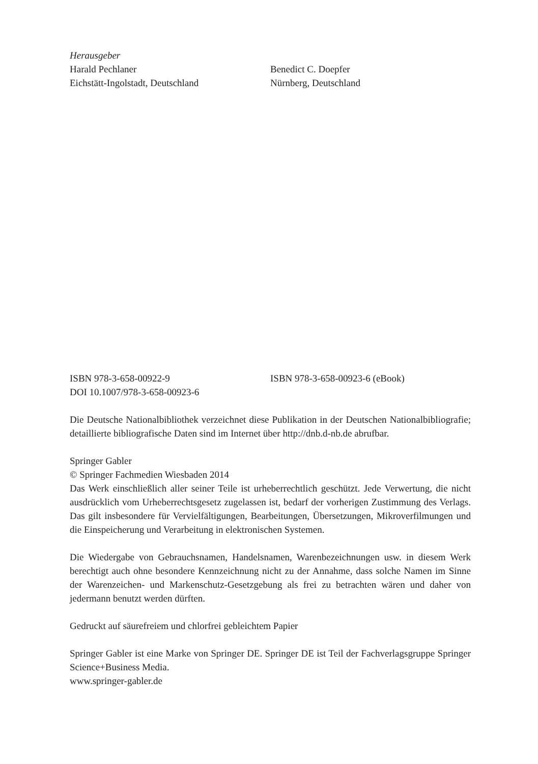Herausgeber
Harald Pechlaner
Eichstätt-Ingolstadt, Deutschland
Benedict C. Doepfer
Nürnberg, Deutschland
ISBN 978-3-658-00922-9
DOI 10.1007/978-3-658-00923-6
ISBN 978-3-658-00923-6 (eBook)
Die Deutsche Nationalbibliothek verzeichnet diese Publikation in der Deutschen Nationalbibliografie; detaillierte bibliografische Daten sind im Internet über http://dnb.d-nb.de abrufbar.
Springer Gabler
© Springer Fachmedien Wiesbaden 2014
Das Werk einschließlich aller seiner Teile ist urheberrechtlich geschützt. Jede Verwertung, die nicht ausdrücklich vom Urheberrechtsgesetz zugelassen ist, bedarf der vorherigen Zustimmung des Verlags. Das gilt insbesondere für Vervielfältigungen, Bearbeitungen, Übersetzungen, Mikroverfilmungen und die Einspeicherung und Verarbeitung in elektronischen Systemen.
Die Wiedergabe von Gebrauchsnamen, Handelsnamen, Warenbezeichnungen usw. in diesem Werk berechtigt auch ohne besondere Kennzeichnung nicht zu der Annahme, dass solche Namen im Sinne der Warenzeichen- und Markenschutz-Gesetzgebung als frei zu betrachten wären und daher von jedermann benutzt werden dürften.
Gedruckt auf säurefreiem und chlorfrei gebleichtem Papier
Springer Gabler ist eine Marke von Springer DE. Springer DE ist Teil der Fachverlagsgruppe Springer Science+Business Media.
www.springer-gabler.de